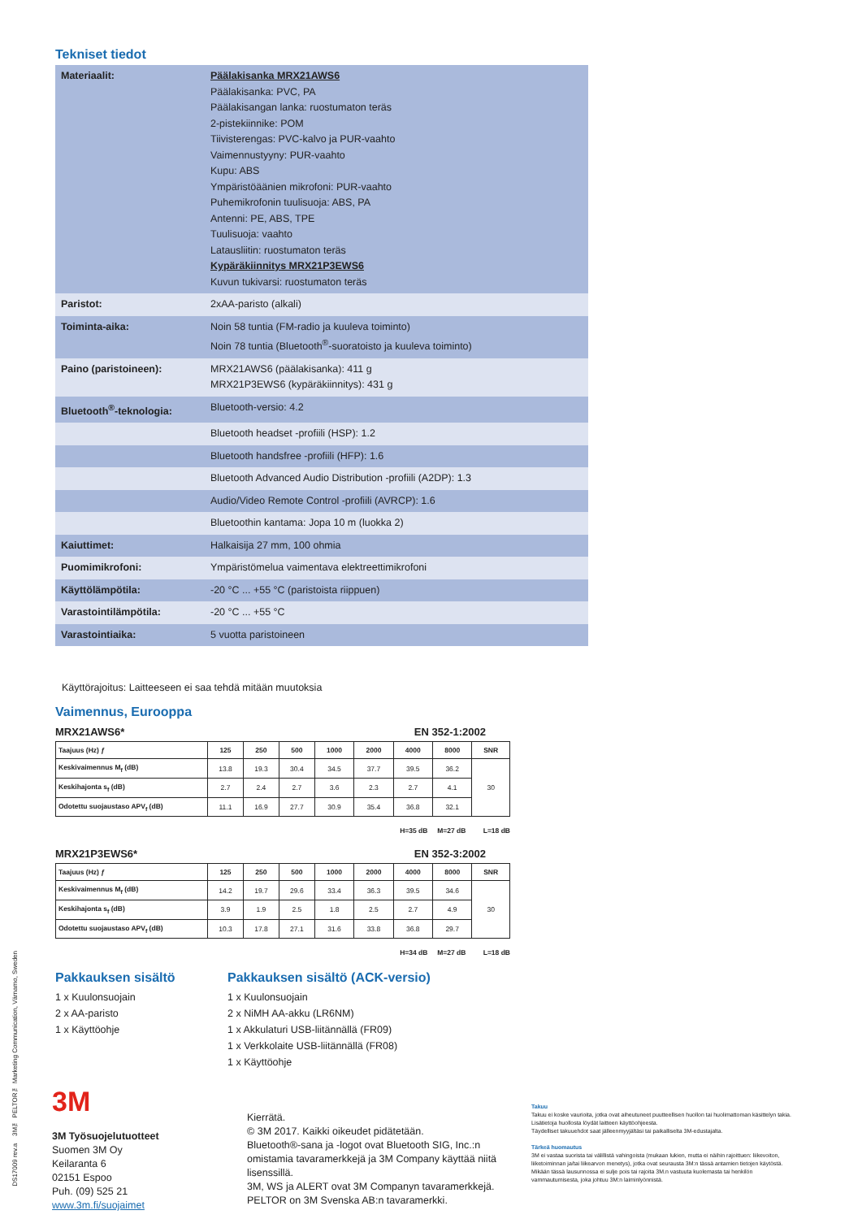Tekniset tiedot
| Materiaalit: | Päälakisanka MRX21AWS6 Päälakisanka: PVC, PA Päälakisangan lanka: ruostumaton teräs 2-pistekiinnike: POM Tiivisterengas: PVC-kalvo ja PUR-vaahto Vaimennustyyny: PUR-vaahto Kupu: ABS Ympäristöäänien mikrofoni: PUR-vaahto Puhemikrofonin tuulisuoja: ABS, PA Antenni: PE, ABS, TPE Tuulisuoja: vaahto Latausliitin: ruostumaton teräs Kypäräkiinnitys MRX21P3EWS6 Kuvun tukivarsi: ruostumaton teräs |
| Paristot: | 2xAA-paristo (alkali) |
| Toiminta-aika: | Noin 58 tuntia (FM-radio ja kuuleva toiminto) Noin 78 tuntia (Bluetooth<sup>®</sup>-suoratoisto ja kuuleva toiminto) |
| Paino (paristoineen): | MRX21AWS6 (päälakisanka): 411 g MRX21P3EWS6 (kypäräkiinnitys): 431 g |
| Bluetooth<sup>®</sup>-teknologia: | Bluetooth-versio: 4.2 |
| | Bluetooth headset -profiili (HSP): 1.2 |
| | Bluetooth handsfree -profiili (HFP): 1.6 |
| | Bluetooth Advanced Audio Distribution -profiili (A2DP): 1.3 |
| | Audio/Video Remote Control -profiili (AVRCP): 1.6 |
| | Bluetoothin kantama: Jopa 10 m (luokka 2) |
| Kaiuttimet: | Halkaisija 27 mm, 100 ohmia |
| Puomimikrofoni: | Ympäristömelua vaimentava elektreettimikrofoni |
| Käyttölämpötila: | -20 °C ... +55 °C (paristoista riippuen) |
| Varastointilämpötila: | -20 °C ... +55 °C |
| Varastointiaika: | 5 vuotta paristoineen |
Käyttörajoitus: Laitteeseen ei saa tehdä mitään muutoksia
Vaimennus, Eurooppa
MRX21AWS6* EN 352-1:2002
| Taajuus (Hz) ƒ | 125 | 250 | 500 | 1000 | 2000 | 4000 | 8000 | SNR |
| --- | --- | --- | --- | --- | --- | --- | --- | --- |
| Keskivaimennus M<sub>f</sub> (dB) | 13.8 | 19.3 | 30.4 | 34.5 | 37.7 | 39.5 | 36.2 | 30 |
| Keskihajonta s<sub>f</sub> (dB) | 2.7 | 2.4 | 2.7 | 3.6 | 2.3 | 2.7 | 4.1 | |
| Odotettu suojaustaso APV<sub>f</sub> (dB) | 11.1 | 16.9 | 27.7 | 30.9 | 35.4 | 36.8 | 32.1 | |
H=35 dB M=27 dB L=18 dB
MRX21P3EWS6* EN 352-3:2002
| Taajuus (Hz) ƒ | 125 | 250 | 500 | 1000 | 2000 | 4000 | 8000 | SNR |
| --- | --- | --- | --- | --- | --- | --- | --- | --- |
| Keskivaimennus M<sub>f</sub> (dB) | 14.2 | 19.7 | 29.6 | 33.4 | 36.3 | 39.5 | 34.6 | 30 |
| Keskihajonta s<sub>f</sub> (dB) | 3.9 | 1.9 | 2.5 | 1.8 | 2.5 | 2.7 | 4.9 | |
| Odotettu suojaustaso APV<sub>f</sub> (dB) | 10.3 | 17.8 | 27.1 | 31.6 | 33.8 | 36.8 | 29.7 | |
H=34 dB M=27 dB L=18 dB
Pakkauksen sisältö
1 x Kuulonsuojain
2 x AA-paristo
1 x Käyttöohje
Pakkauksen sisältö (ACK-versio)
1 x Kuulonsuojain
2 x NiMH AA-akku (LR6NM)
1 x Akkulaturi USB-liitännällä (FR09)
1 x Verkkolaite USB-liitännällä (FR08)
1 x Käyttöohje
3M
3M Työsuojelutuotteet
Suomen 3M Oy
Keilaranta 6
02151 Espoo
Puh. (09) 525 21
www.3m.fi/suojaimet
Kierrätä.
© 3M 2017. Kaikki oikeudet pidätetään.
Bluetooth®-sana ja -logot ovat Bluetooth SIG, Inc.:n omistamia tavaramerkkejä ja 3M Company käyttää niitä lisenssillä.
3M, WS ja ALERT ovat 3M Companyn tavaramerkkejä.
PELTOR on 3M Svenska AB:n tavaramerkki.
Takuu
Takuu ei koske vaurioita, jotka ovat aiheutuneet puutteellisen huollon tai huolimattoman käsittelyn takia.
Lisätietoja huollosta löydät laitteen käyttöohjeesta.
Täydelliset takuuehdot saat jälleenmyyjältäsi tai paikalliselta 3M-edustajalta.
Tärkeä huomautus
3M ei vastaa suorista tai välillistä vahingoista (mukaan lukien, mutta ei näihin rajoittuen: liikevoiton, liiketoiminnan ja/tai liikearvon menetys), jotka ovat seurausta 3M:n tässä antamien tietojen käytöstä.
Mikään tässä lausunnossa ei sulje pois tai rajoita 3M.n vastuuta kuolemasta tai henkilön vammautumisesta, joka johtuu 3M:n laiminlyönnistä.
DS17009 rev.a 3M™ PELTOR™ Marketing Communication, Värnamo, Sweden